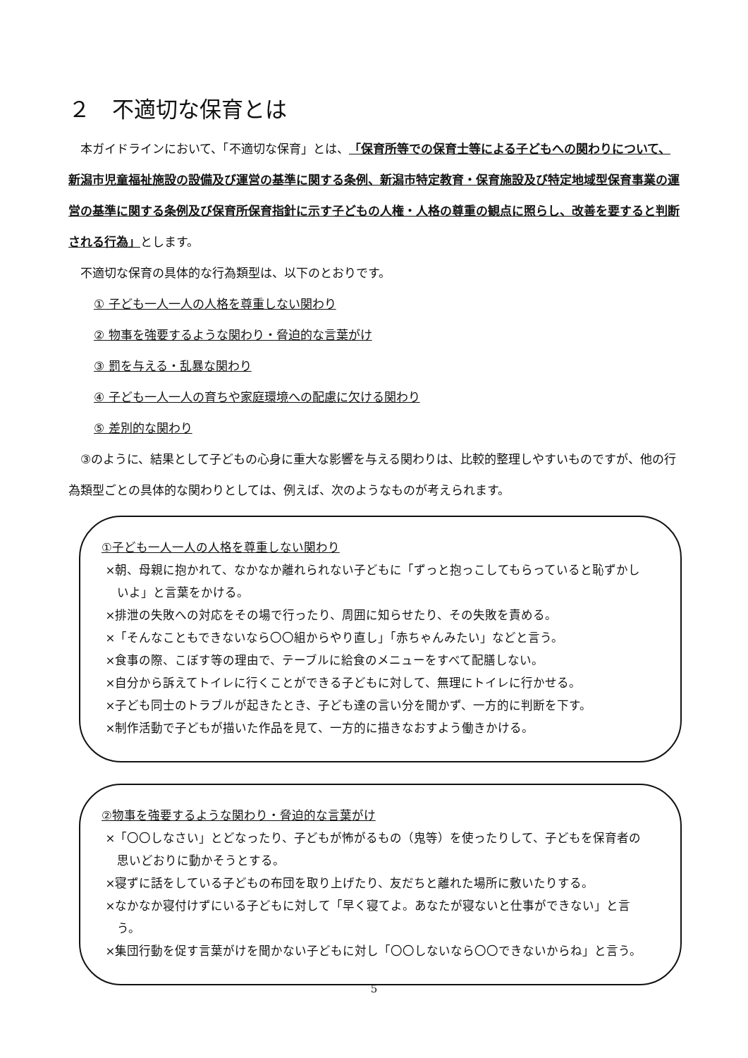２　不適切な保育とは
本ガイドラインにおいて、「不適切な保育」とは、「保育所等での保育士等による子どもへの関わりについて、新潟市児童福祉施設の設備及び運営の基準に関する条例、新潟市特定教育・保育施設及び特定地域型保育事業の運営の基準に関する条例及び保育所保育指針に示す子どもの人権・人格の尊重の観点に照らし、改善を要すると判断される行為」とします。
不適切な保育の具体的な行為類型は、以下のとおりです。
① 子ども一人一人の人格を尊重しない関わり
② 物事を強要するような関わり・脅迫的な言葉がけ
③ 罰を与える・乱暴な関わり
④ 子ども一人一人の育ちや家庭環境への配慮に欠ける関わり
⑤ 差別的な関わり
③のように、結果として子どもの心身に重大な影響を与える関わりは、比較的整理しやすいものですが、他の行為類型ごとの具体的な関わりとしては、例えば、次のようなものが考えられます。
①子ども一人一人の人格を尊重しない関わり
×朝、母親に抱かれて、なかなか離れられない子どもに「ずっと抱っこしてもらっていると恥ずかしいよ」と言葉をかける。
×排泄の失敗への対応をその場で行ったり、周囲に知らせたり、その失敗を責める。
×「そんなこともできないなら〇〇組からやり直し」「赤ちゃんみたい」などと言う。
×食事の際、こぼす等の理由で、テーブルに給食のメニューをすべて配膳しない。
×自分から訴えてトイレに行くことができる子どもに対して、無理にトイレに行かせる。
×子ども同士のトラブルが起きたとき、子ども達の言い分を聞かず、一方的に判断を下す。
×制作活動で子どもが描いた作品を見て、一方的に描きなおすよう働きかける。
②物事を強要するような関わり・脅迫的な言葉がけ
×「〇〇しなさい」とどなったり、子どもが怖がるもの（鬼等）を使ったりして、子どもを保育者の思いどおりに動かそうとする。
×寝ずに話をしている子どもの布団を取り上げたり、友だちと離れた場所に敷いたりする。
×なかなか寝付けずにいる子どもに対して「早く寝てよ。あなたが寝ないと仕事ができない」と言う。
×集団行動を促す言葉がけを聞かない子どもに対し「〇〇しないなら〇〇できないからね」と言う。
5